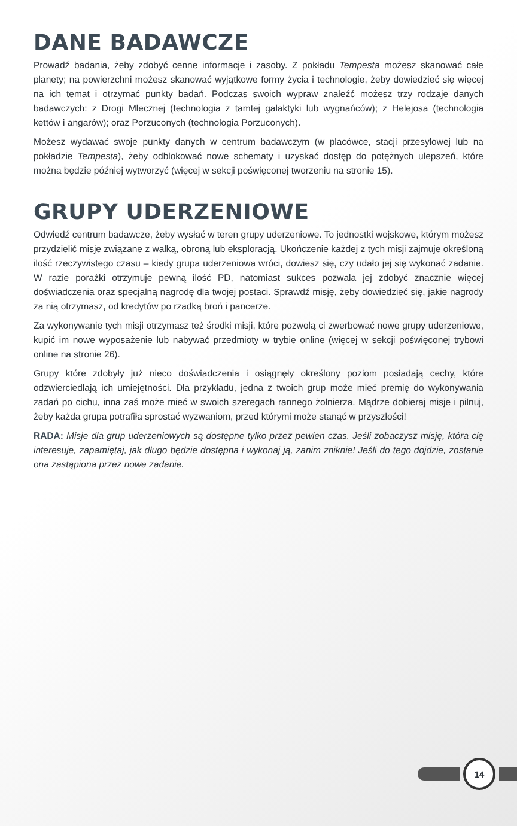DANE BADAWCZE
Prowadź badania, żeby zdobyć cenne informacje i zasoby. Z pokładu Tempesta możesz skanować całe planety; na powierzchni możesz skanować wyjątkowe formy życia i technologie, żeby dowiedzieć się więcej na ich temat i otrzymać punkty badań. Podczas swoich wypraw znaleźć możesz trzy rodzaje danych badawczych: z Drogi Mlecznej (technologia z tamtej galaktyki lub wygnańców); z Helejosa (technologia kettów i angarów); oraz Porzuconych (technologia Porzuconych).
Możesz wydawać swoje punkty danych w centrum badawczym (w placówce, stacji przesyłowej lub na pokładzie Tempesta), żeby odblokować nowe schematy i uzyskać dostęp do potężnych ulepszeń, które można będzie później wytworzyć (więcej w sekcji poświęconej tworzeniu na stronie 15).
GRUPY UDERZENIOWE
Odwiedź centrum badawcze, żeby wysłać w teren grupy uderzeniowe. To jednostki wojskowe, którym możesz przydzielić misje związane z walką, obroną lub eksploracją. Ukończenie każdej z tych misji zajmuje określoną ilość rzeczywistego czasu – kiedy grupa uderzeniowa wróci, dowiesz się, czy udało jej się wykonać zadanie. W razie porażki otrzymuje pewną ilość PD, natomiast sukces pozwala jej zdobyć znacznie więcej doświadczenia oraz specjalną nagrodę dla twojej postaci. Sprawdź misję, żeby dowiedzieć się, jakie nagrody za nią otrzymasz, od kredytów po rzadką broń i pancerze.
Za wykonywanie tych misji otrzymasz też środki misji, które pozwolą ci zwerbować nowe grupy uderzeniowe, kupić im nowe wyposażenie lub nabywać przedmioty w trybie online (więcej w sekcji poświęconej trybowi online na stronie 26).
Grupy które zdobyły już nieco doświadczenia i osiągnęły określony poziom posiadają cechy, które odzwierciedlają ich umiejętności. Dla przykładu, jedna z twoich grup może mieć premię do wykonywania zadań po cichu, inna zaś może mieć w swoich szeregach rannego żołnierza. Mądrze dobieraj misje i pilnuj, żeby każda grupa potrafiła sprostać wyzwaniom, przed którymi może stanąć w przyszłości!
RADA: Misje dla grup uderzeniowych są dostępne tylko przez pewien czas. Jeśli zobaczysz misję, która cię interesuje, zapamiętaj, jak długo będzie dostępna i wykonaj ją, zanim zniknie! Jeśli do tego dojdzie, zostanie ona zastąpiona przez nowe zadanie.
14